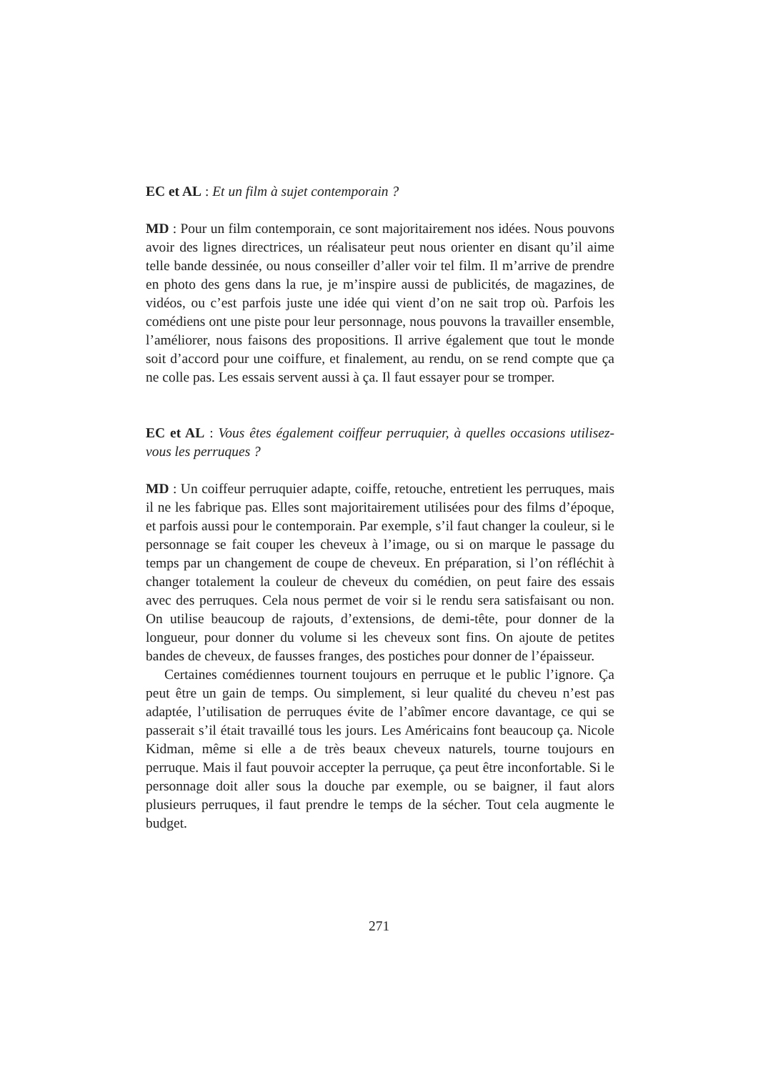EC et AL : Et un film à sujet contemporain ?
MD : Pour un film contemporain, ce sont majoritairement nos idées. Nous pouvons avoir des lignes directrices, un réalisateur peut nous orienter en disant qu’il aime telle bande dessinée, ou nous conseiller d’aller voir tel film. Il m’arrive de prendre en photo des gens dans la rue, je m’inspire aussi de publicités, de magazines, de vidéos, ou c’est parfois juste une idée qui vient d’on ne sait trop où. Parfois les comédiens ont une piste pour leur personnage, nous pouvons la travailler ensemble, l’améliorer, nous faisons des propositions. Il arrive également que tout le monde soit d’accord pour une coiffure, et finalement, au rendu, on se rend compte que ça ne colle pas. Les essais servent aussi à ça. Il faut essayer pour se tromper.
EC et AL : Vous êtes également coiffeur perruquier, à quelles occasions utilisez-vous les perruques ?
MD : Un coiffeur perruquier adapte, coiffe, retouche, entretient les perruques, mais il ne les fabrique pas. Elles sont majoritairement utilisées pour des films d’époque, et parfois aussi pour le contemporain. Par exemple, s’il faut changer la couleur, si le personnage se fait couper les cheveux à l’image, ou si on marque le passage du temps par un changement de coupe de cheveux. En préparation, si l’on réfléchit à changer totalement la couleur de cheveux du comédien, on peut faire des essais avec des perruques. Cela nous permet de voir si le rendu sera satisfaisant ou non. On utilise beaucoup de rajouts, d’extensions, de demi-tête, pour donner de la longueur, pour donner du volume si les cheveux sont fins. On ajoute de petites bandes de cheveux, de fausses franges, des postiches pour donner de l’épaisseur.
Certaines comédiennes tournent toujours en perruque et le public l’ignore. Ça peut être un gain de temps. Ou simplement, si leur qualité du cheveu n’est pas adaptée, l’utilisation de perruques évite de l’abîmer encore davantage, ce qui se passerait s’il était travaillé tous les jours. Les Américains font beaucoup ça. Nicole Kidman, même si elle a de très beaux cheveux naturels, tourne toujours en perruque. Mais il faut pouvoir accepter la perruque, ça peut être inconfortable. Si le personnage doit aller sous la douche par exemple, ou se baigner, il faut alors plusieurs perruques, il faut prendre le temps de la sécher. Tout cela augmente le budget.
271